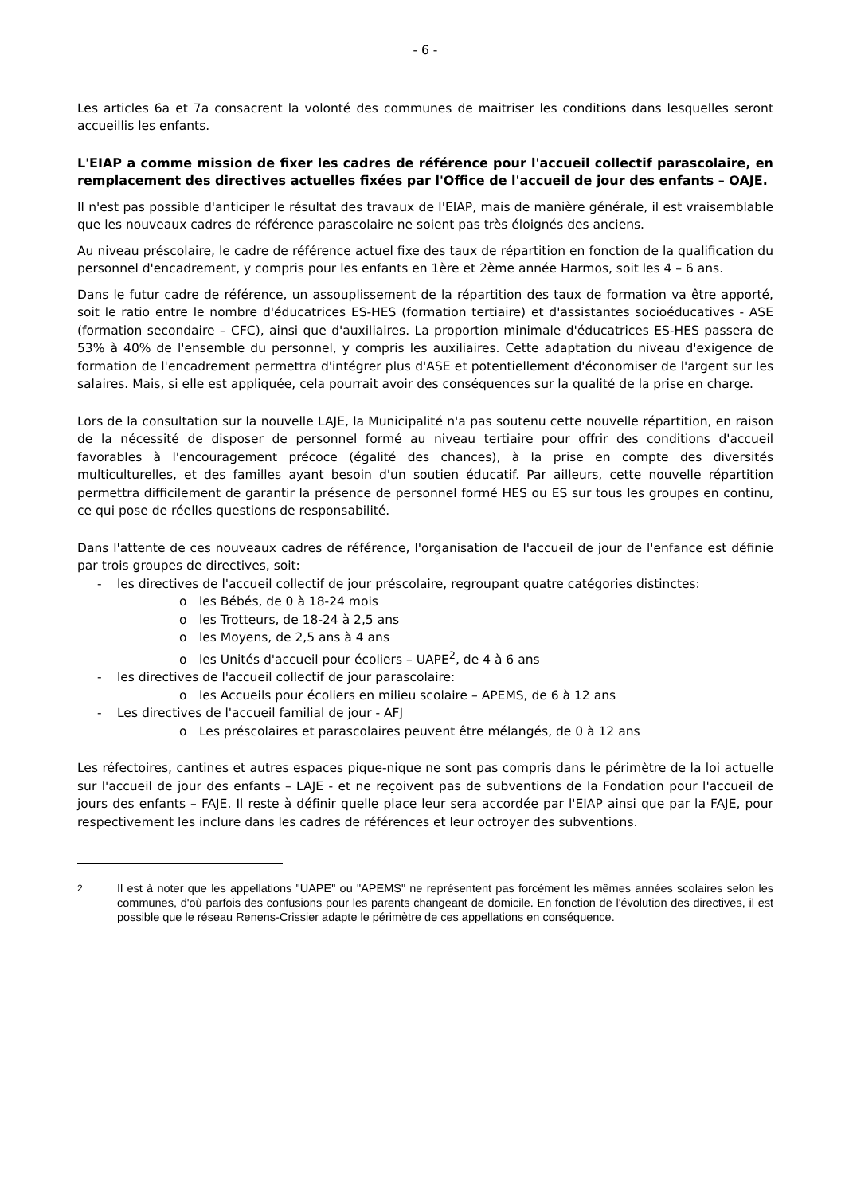- 6 -
Les articles 6a et 7a consacrent la volonté des communes de maitriser les conditions dans lesquelles seront accueillis les enfants.
L'EIAP a comme mission de fixer les cadres de référence pour l'accueil collectif parascolaire, en remplacement des directives actuelles fixées par l'Office de l'accueil de jour des enfants – OAJE.
Il n'est pas possible d'anticiper le résultat des travaux de l'EIAP, mais de manière générale, il est vraisemblable que les nouveaux cadres de référence parascolaire ne soient pas très éloignés des anciens.
Au niveau préscolaire, le cadre de référence actuel fixe des taux de répartition en fonction de la qualification du personnel d'encadrement, y compris pour les enfants en 1ère et 2ème année Harmos, soit les 4 – 6 ans.
Dans le futur cadre de référence, un assouplissement de la répartition des taux de formation va être apporté, soit le ratio entre le nombre d'éducatrices ES-HES (formation tertiaire) et d'assistantes socioéducatives - ASE (formation secondaire – CFC), ainsi que d'auxiliaires. La proportion minimale d'éducatrices ES-HES passera de 53% à 40% de l'ensemble du personnel, y compris les auxiliaires. Cette adaptation du niveau d'exigence de formation de l'encadrement permettra d'intégrer plus d'ASE et potentiellement d'économiser de l'argent sur les salaires. Mais, si elle est appliquée, cela pourrait avoir des conséquences sur la qualité de la prise en charge.
Lors de la consultation sur la nouvelle LAJE, la Municipalité n'a pas soutenu cette nouvelle répartition, en raison de la nécessité de disposer de personnel formé au niveau tertiaire pour offrir des conditions d'accueil favorables à l'encouragement précoce (égalité des chances), à la prise en compte des diversités multiculturelles, et des familles ayant besoin d'un soutien éducatif. Par ailleurs, cette nouvelle répartition permettra difficilement de garantir la présence de personnel formé HES ou ES sur tous les groupes en continu, ce qui pose de réelles questions de responsabilité.
Dans l'attente de ces nouveaux cadres de référence, l'organisation de l'accueil de jour de l'enfance est définie par trois groupes de directives, soit:
- les directives de l'accueil collectif de jour préscolaire, regroupant quatre catégories distinctes:
o les Bébés, de 0 à 18-24 mois
o les Trotteurs, de 18-24 à 2,5 ans
o les Moyens, de 2,5 ans à 4 ans
o les Unités d'accueil pour écoliers – UAPE<sup>2</sup>, de 4 à 6 ans
- les directives de l'accueil collectif de jour parascolaire:
o les Accueils pour écoliers en milieu scolaire – APEMS, de 6 à 12 ans
- Les directives de l'accueil familial de jour - AFJ
o Les préscolaires et parascolaires peuvent être mélangés, de 0 à 12 ans
Les réfectoires, cantines et autres espaces pique-nique ne sont pas compris dans le périmètre de la loi actuelle sur l'accueil de jour des enfants – LAJE - et ne reçoivent pas de subventions de la Fondation pour l'accueil de jours des enfants – FAJE. Il reste à définir quelle place leur sera accordée par l'EIAP ainsi que par la FAJE, pour respectivement les inclure dans les cadres de références et leur octroyer des subventions.
<sup>2</sup> Il est à noter que les appellations "UAPE" ou "APEMS" ne représentent pas forcément les mêmes années scolaires selon les communes, d'où parfois des confusions pour les parents changeant de domicile. En fonction de l'évolution des directives, il est possible que le réseau Renens-Crissier adapte le périmètre de ces appellations en conséquence.